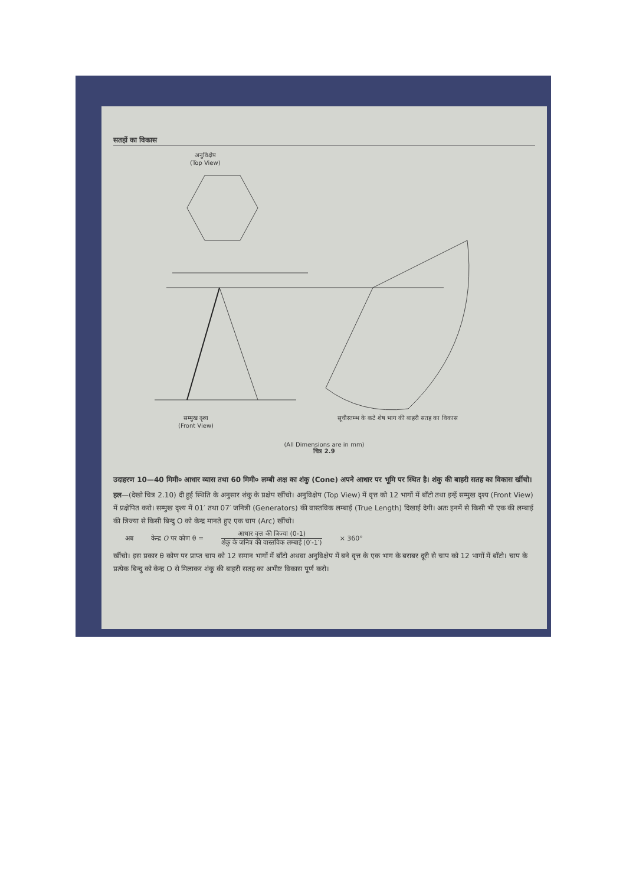सतहों का विकास
अनुविक्षेप
(Top View)
सम्मुख दृश्य
(Front View)
सूचीस्तम्भ के कटे शेष भाग की बाहरी सतह का विकास
(All Dimensions are in mm)
चित्र 2.9
उदाहरण 10—40 मिमी० आधार व्यास तथा 60 मिमी० लम्बी अक्ष का शंकु (Cone) अपने आधार पर भूमि पर स्थित है। शंकु की बाहरी सतह का विकास खींचो।
हल—(देखो चित्र 2.10) दी हुई स्थिति के अनुसार शंकु के प्रक्षेप खींचो। अनुविक्षेप (Top View) में वृत्त को 12 भागों में बाँटो तथा इन्हें सम्मुख दृश्य (Front View) में प्रक्षेपित करो। सम्मुख दृश्य में 01′ तथा 07′ जनित्री (Generators) की वास्तविक लम्बाई (True Length) दिखाई देगी। अतः इनमें से किसी भी एक की लम्बाई की त्रिज्या से किसी बिन्दु O को केन्द्र मानते हुए एक चाप (Arc) खींचो।
अब केन्द्र O पर कोण θ =
आधार वृत्त की त्रिज्या (0-1)
शंकु के जनित्र की वास्तविक लम्बाई (0′-1′)
× 360°
खींचो। इस प्रकार θ कोण पर प्राप्त चाप को 12 समान भागों में बाँटो अथवा अनुविक्षेप में बने वृत्त के एक भाग के बराबर दूरी से चाप को 12 भागों में बाँटो। चाप के प्रत्येक बिन्दु को केन्द्र O से मिलाकर शंकु की बाहरी सतह का अभीष्ट विकास पूर्ण करो।